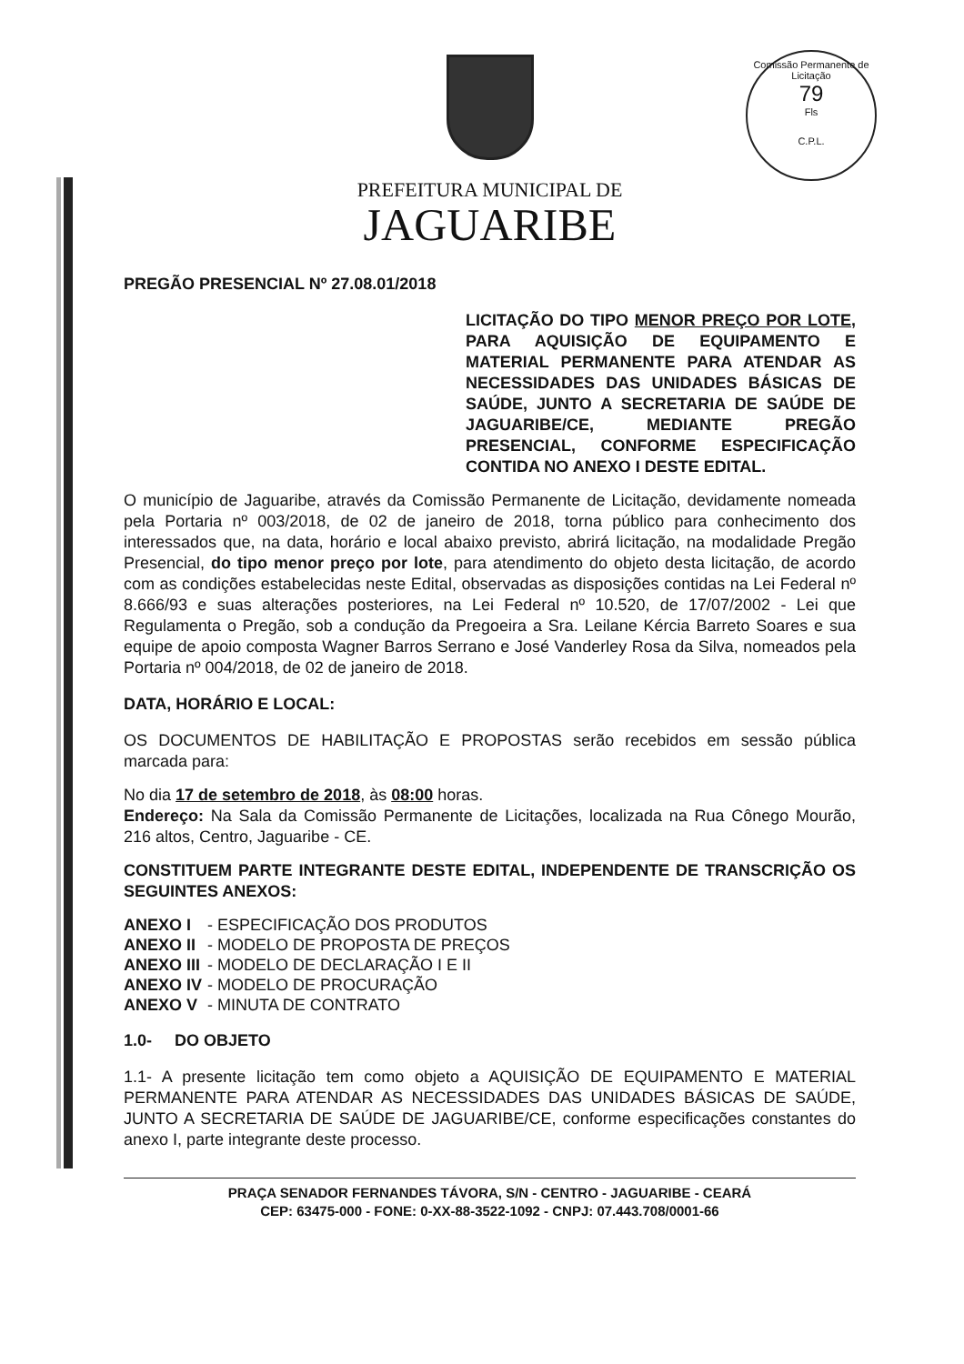Comissão Permanente de Licitação
79
Fls
C.P.L.
PREFEITURA MUNICIPAL DE
JAGUARIBE
PREGÃO PRESENCIAL Nº 27.08.01/2018
LICITAÇÃO DO TIPO MENOR PREÇO POR LOTE, PARA AQUISIÇÃO DE EQUIPAMENTO E MATERIAL PERMANENTE PARA ATENDAR AS NECESSIDADES DAS UNIDADES BÁSICAS DE SAÚDE, JUNTO A SECRETARIA DE SAÚDE DE JAGUARIBE/CE, MEDIANTE PREGÃO PRESENCIAL, CONFORME ESPECIFICAÇÃO CONTIDA NO ANEXO I DESTE EDITAL.
O município de Jaguaribe, através da Comissão Permanente de Licitação, devidamente nomeada pela Portaria nº 003/2018, de 02 de janeiro de 2018, torna público para conhecimento dos interessados que, na data, horário e local abaixo previsto, abrirá licitação, na modalidade Pregão Presencial, do tipo menor preço por lote, para atendimento do objeto desta licitação, de acordo com as condições estabelecidas neste Edital, observadas as disposições contidas na Lei Federal nº 8.666/93 e suas alterações posteriores, na Lei Federal nº 10.520, de 17/07/2002 - Lei que Regulamenta o Pregão, sob a condução da Pregoeira a Sra. Leilane Kércia Barreto Soares e sua equipe de apoio composta Wagner Barros Serrano e José Vanderley Rosa da Silva, nomeados pela Portaria nº 004/2018, de 02 de janeiro de 2018.
DATA, HORÁRIO E LOCAL:
OS DOCUMENTOS DE HABILITAÇÃO E PROPOSTAS serão recebidos em sessão pública marcada para:
No dia 17 de setembro de 2018, às 08:00 horas.
Endereço: Na Sala da Comissão Permanente de Licitações, localizada na Rua Cônego Mourão, 216 altos, Centro, Jaguaribe - CE.
CONSTITUEM PARTE INTEGRANTE DESTE EDITAL, INDEPENDENTE DE TRANSCRIÇÃO OS SEGUINTES ANEXOS:
| ANEXO I | - ESPECIFICAÇÃO DOS PRODUTOS |
| ANEXO II | - MODELO DE PROPOSTA DE PREÇOS |
| ANEXO III | - MODELO DE DECLARAÇÃO I E II |
| ANEXO IV | - MODELO DE PROCURAÇÃO |
| ANEXO V | - MINUTA DE CONTRATO |
1.0- DO OBJETO
1.1- A presente licitação tem como objeto a AQUISIÇÃO DE EQUIPAMENTO E MATERIAL PERMANENTE PARA ATENDAR AS NECESSIDADES DAS UNIDADES BÁSICAS DE SAÚDE, JUNTO A SECRETARIA DE SAÚDE DE JAGUARIBE/CE, conforme especificações constantes do anexo I, parte integrante deste processo.
PRAÇA SENADOR FERNANDES TÁVORA, S/N - CENTRO - JAGUARIBE - CEARÁ
CEP: 63475-000 - FONE: 0-XX-88-3522-1092 - CNPJ: 07.443.708/0001-66